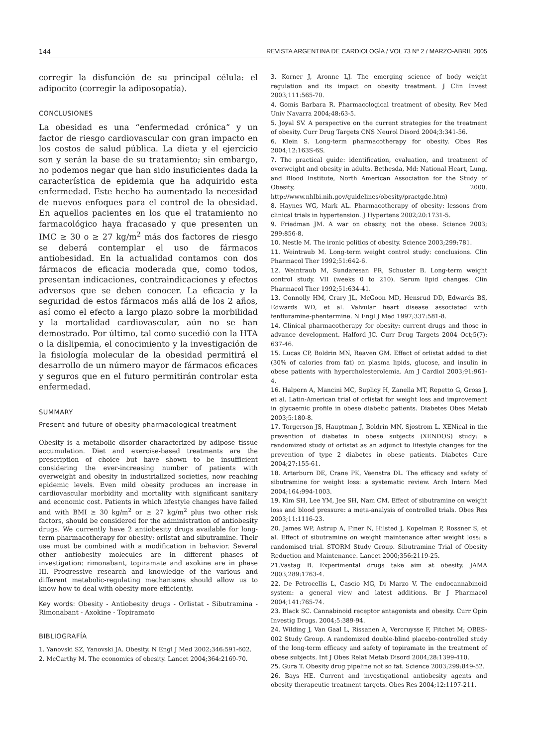144 REVISTA ARGENTINA DE CARDIOLOGÍA / VOL 73 Nº 2 / MARZO-ABRIL 2005
corregir la disfunción de su principal célula: el adipocito (corregir la adiposopatía).
CONCLUSIONES
La obesidad es una “enfermedad crónica” y un factor de riesgo cardiovascular con gran impacto en los costos de salud pública. La dieta y el ejercicio son y serán la base de su tratamiento; sin embargo, no podemos negar que han sido insuficientes dada la característica de epidemia que ha adquirido esta enfermedad. Este hecho ha aumentado la necesidad de nuevos enfoques para el control de la obesidad. En aquellos pacientes en los que el tratamiento no farmacológico haya fracasado y que presenten un IMC ≥ 30 o ≥ 27 kg/m<sup>2</sup> más dos factores de riesgo se deberá contemplar el uso de fármacos antiobesidad. En la actualidad contamos con dos fármacos de eficacia moderada que, como todos, presentan indicaciones, contraindicaciones y efectos adversos que se deben conocer. La eficacia y la seguridad de estos fármacos más allá de los 2 años, así como el efecto a largo plazo sobre la morbilidad y la mortalidad cardiovascular, aún no se han demostrado. Por último, tal como sucedió con la HTA o la dislipemia, el conocimiento y la investigación de la fisiología molecular de la obesidad permitirá el desarrollo de un número mayor de fármacos eficaces y seguros que en el futuro permitirán controlar esta enfermedad.
SUMMARY
Present and future of obesity pharmacological treatment
Obesity is a metabolic disorder characterized by adipose tissue accumulation. Diet and exercise-based treatments are the prescription of choice but have shown to be insufficient considering the ever-increasing number of patients with overweight and obesity in industrialized societies, now reaching epidemic levels. Even mild obesity produces an increase in cardiovascular morbidity and mortality with significant sanitary and economic cost. Patients in which lifestyle changes have failed and with BMI ≥ 30 kg/m<sup>2</sup> or ≥ 27 kg/m<sup>2</sup> plus two other risk factors, should be considered for the administration of antiobesity drugs. We currently have 2 antiobesity drugs available for long-term pharmacotherapy for obesity: orlistat and sibutramine. Their use must be combined with a modification in behavior. Several other antiobesity molecules are in different phases of investigation: rimonabant, topiramate and axokine are in phase III. Progressive research and knowledge of the various and different metabolic-regulating mechanisms should allow us to know how to deal with obesity more efficiently.
Key words: Obesity - Antiobesity drugs - Orlistat - Sibutramina - Rimonabant - Axokine - Topiramato
BIBLIOGRAFÍA
1. Yanovski SZ, Yanovski JA. Obesity. N Engl J Med 2002;346:591-602.
2. McCarthy M. The economics of obesity. Lancet 2004;364:2169-70.
3. Korner J, Aronne LJ. The emerging science of body weight regulation and its impact on obesity treatment. J Clin Invest 2003;111:565-70.
4. Gomis Barbara R. Pharmacological treatment of obesity. Rev Med Univ Navarra 2004;48:63-5.
5. Joyal SV. A perspective on the current strategies for the treatment of obesity. Curr Drug Targets CNS Neurol Disord 2004;3:341-56.
6. Klein S. Long-term pharmacotherapy for obesity. Obes Res 2004;12:163S-6S.
7. The practical guide: identification, evaluation, and treatment of overweight and obesity in adults. Bethesda, Md: National Heart, Lung, and Blood Institute, North American Association for the Study of Obesity, 2000. http://www.nhlbi.nih.gov/guidelines/obesity/practgde.htm)
8. Haynes WG, Mark AL. Pharmacotherapy of obesity: lessons from clinical trials in hypertension. J Hypertens 2002;20:1731-5.
9. Friedman JM. A war on obesity, not the obese. Science 2003; 299:856-8.
10. Nestle M. The ironic politics of obesity. Science 2003;299:781.
11. Weintraub M. Long-term weight control study: conclusions. Clin Pharmacol Ther 1992;51:642-6.
12. Weintraub M, Sundaresan PR, Schuster B. Long-term weight control study. VII (weeks 0 to 210). Serum lipid changes. Clin Pharmacol Ther 1992;51:634-41.
13. Connolly HM, Crary JL, McGoon MD, Hensrud DD, Edwards BS, Edwards WD, et al. Valvular heart disease associated with fenfluramine-phentermine. N Engl J Med 1997;337:581-8.
14. Clinical pharmacotherapy for obesity: current drugs and those in advance development. Halford JC. Curr Drug Targets 2004 Oct;5(7): 637-46.
15. Lucas CP, Boldrin MN, Reaven GM. Effect of orlistat added to diet (30% of calories from fat) on plasma lipids, glucose, and insulin in obese patients with hypercholesterolemia. Am J Cardiol 2003;91:961-4.
16. Halpern A, Mancini MC, Suplicy H, Zanella MT, Repetto G, Gross J, et al. Latin-American trial of orlistat for weight loss and improvement in glycaemic profile in obese diabetic patients. Diabetes Obes Metab 2003;5:180-8.
17. Torgerson JS, Hauptman J, Boldrin MN, Sjostrom L. XENical in the prevention of diabetes in obese subjects (XENDOS) study: a randomized study of orlistat as an adjunct to lifestyle changes for the prevention of type 2 diabetes in obese patients. Diabetes Care 2004;27:155-61.
18. Arterburn DE, Crane PK, Veenstra DL. The efficacy and safety of sibutramine for weight loss: a systematic review. Arch Intern Med 2004;164:994-1003.
19. Kim SH, Lee YM, Jee SH, Nam CM. Effect of sibutramine on weight loss and blood pressure: a meta-analysis of controlled trials. Obes Res 2003;11:1116-23.
20. James WP, Astrup A, Finer N, Hilsted J, Kopelman P, Rossner S, et al. Effect of sibutramine on weight maintenance after weight loss: a randomised trial. STORM Study Group. Sibutramine Trial of Obesity Reduction and Maintenance. Lancet 2000;356:2119-25.
21.Vastag B. Experimental drugs take aim at obesity. JAMA 2003;289:1763-4.
22. De Petrocellis L, Cascio MG, Di Marzo V. The endocannabinoid system: a general view and latest additions. Br J Pharmacol 2004;141:765-74.
23. Black SC. Cannabinoid receptor antagonists and obesity. Curr Opin Investig Drugs. 2004;5:389-94.
24. Wilding J, Van Gaal L, Rissanen A, Vercruysse F, Fitchet M; OBES-002 Study Group. A randomized double-blind placebo-controlled study of the long-term efficacy and safety of topiramate in the treatment of obese subjects. Int J Obes Relat Metab Disord 2004;28:1399-410.
25. Gura T. Obesity drug pipeline not so fat. Science 2003;299:849-52.
26. Bays HE. Current and investigational antiobesity agents and obesity therapeutic treatment targets. Obes Res 2004;12:1197-211.